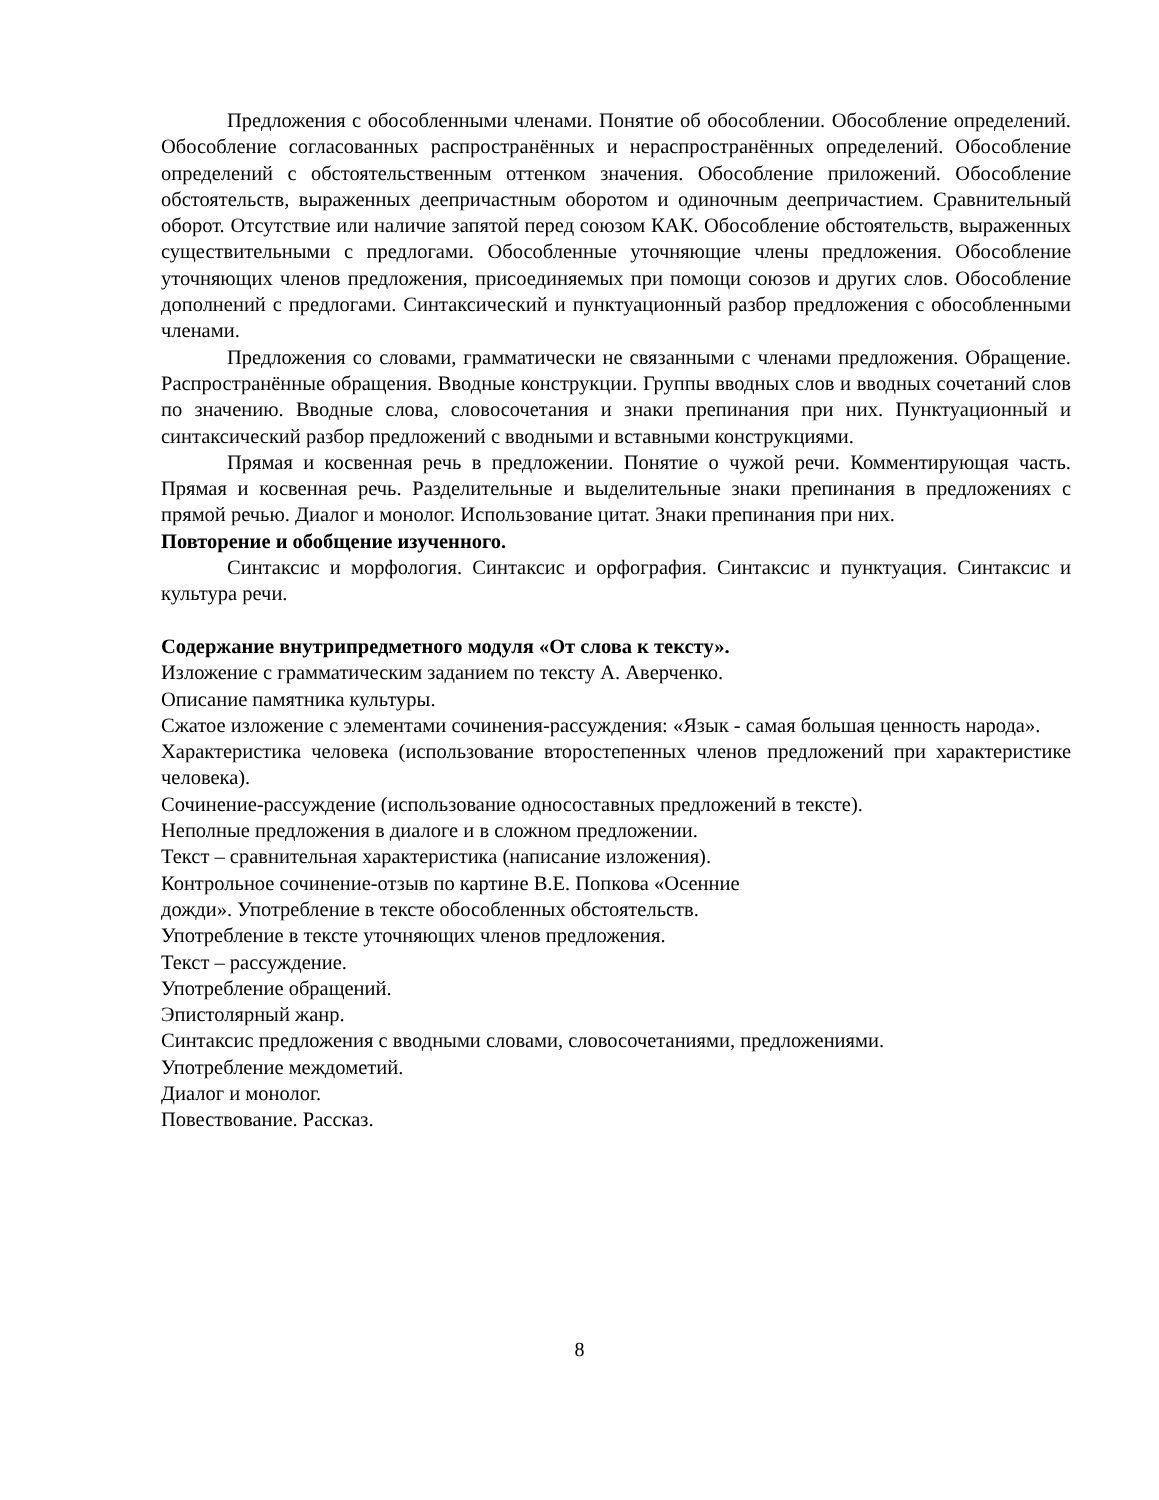Предложения с обособленными членами. Понятие об обособлении. Обособление определений. Обособление согласованных распространённых и нераспространённых определений. Обособление определений с обстоятельственным оттенком значения. Обособление приложений. Обособление обстоятельств, выраженных деепричастным оборотом и одиночным деепричастием. Сравнительный оборот. Отсутствие или наличие запятой перед союзом КАК. Обособление обстоятельств, выраженных существительными с предлогами. Обособленные уточняющие члены предложения. Обособление уточняющих членов предложения, присоединяемых при помощи союзов и других слов. Обособление дополнений с предлогами. Синтаксический и пунктуационный разбор предложения с обособленными членами.
Предложения со словами, грамматически не связанными с членами предложения. Обращение. Распространённые обращения. Вводные конструкции. Группы вводных слов и вводных сочетаний слов по значению. Вводные слова, словосочетания и знаки препинания при них. Пунктуационный и синтаксический разбор предложений с вводными и вставными конструкциями.
Прямая и косвенная речь в предложении. Понятие о чужой речи. Комментирующая часть. Прямая и косвенная речь. Разделительные и выделительные знаки препинания в предложениях с прямой речью. Диалог и монолог. Использование цитат. Знаки препинания при них.
Повторение и обобщение изученного.
Синтаксис и морфология. Синтаксис и орфография. Синтаксис и пунктуация. Синтаксис и культура речи.
Содержание внутрипредметного модуля «От слова к тексту».
Изложение с грамматическим заданием по тексту А. Аверченко.
Описание памятника культуры.
Сжатое изложение с элементами сочинения-рассуждения: «Язык - самая большая ценность народа».
Характеристика человека (использование второстепенных членов предложений при характеристике человека).
Сочинение-рассуждение (использование односоставных предложений в тексте).
Неполные предложения в диалоге и в сложном предложении.
Текст – сравнительная характеристика (написание изложения).
Контрольное сочинение-отзыв по картине В.Е. Попкова «Осенние
дожди». Употребление в тексте обособленных обстоятельств.
Употребление в тексте уточняющих членов предложения.
Текст – рассуждение.
Употребление обращений.
Эпистолярный жанр.
Синтаксис предложения с вводными словами, словосочетаниями, предложениями.
Употребление междометий.
Диалог и монолог.
Повествование. Рассказ.
8